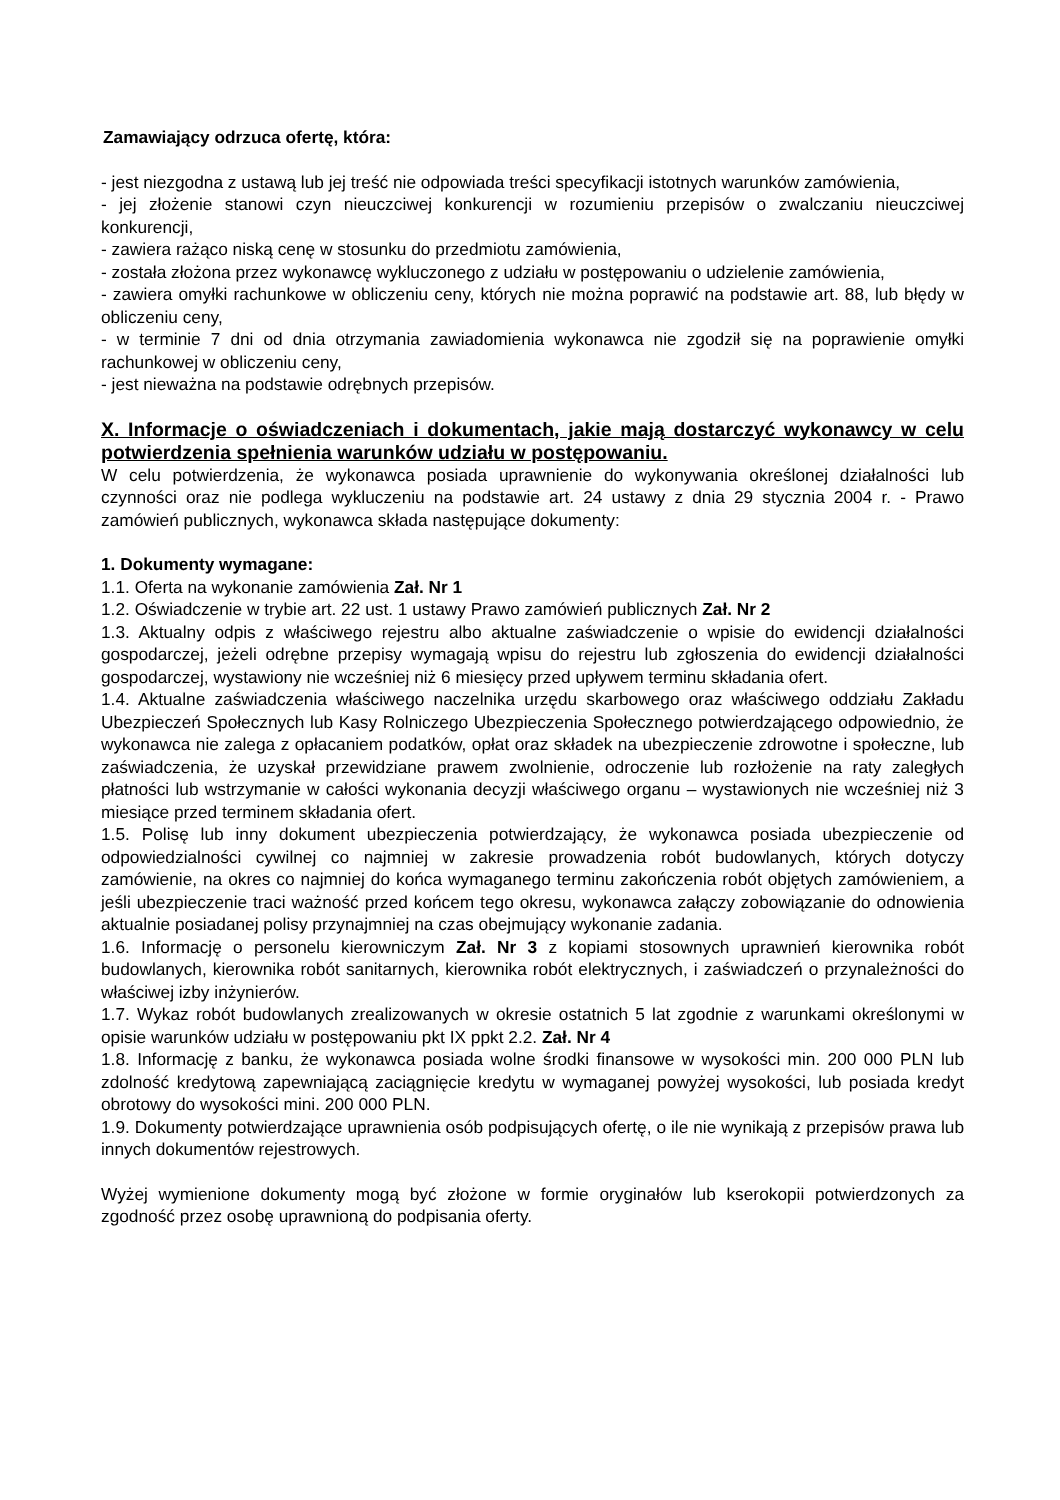Zamawiający odrzuca ofertę, która:
- jest niezgodna z ustawą lub jej treść nie odpowiada treści specyfikacji istotnych warunków zamówienia,
- jej złożenie stanowi czyn nieuczciwej konkurencji w rozumieniu przepisów o zwalczaniu nieuczciwej konkurencji,
- zawiera rażąco niską cenę w stosunku do przedmiotu zamówienia,
- została złożona przez wykonawcę wykluczonego z udziału w postępowaniu o udzielenie zamówienia,
- zawiera omyłki rachunkowe w obliczeniu ceny, których nie można poprawić na podstawie art. 88, lub błędy w obliczeniu ceny,
- w terminie 7 dni od dnia otrzymania zawiadomienia wykonawca nie zgodził się na poprawienie omyłki rachunkowej w obliczeniu ceny,
- jest nieważna na podstawie odrębnych przepisów.
X. Informacje o oświadczeniach i dokumentach, jakie mają dostarczyć wykonawcy w celu potwierdzenia spełnienia warunków udziału w postępowaniu.
W celu potwierdzenia, że wykonawca posiada uprawnienie do wykonywania określonej działalności lub czynności oraz nie podlega wykluczeniu na podstawie art. 24 ustawy z dnia 29 stycznia 2004 r. - Prawo zamówień publicznych, wykonawca składa następujące dokumenty:
1. Dokumenty wymagane:
1.1. Oferta na wykonanie zamówienia Zał. Nr 1
1.2. Oświadczenie w trybie art. 22 ust. 1 ustawy Prawo zamówień publicznych Zał. Nr 2
1.3. Aktualny odpis z właściwego rejestru albo aktualne zaświadczenie o wpisie do ewidencji działalności gospodarczej, jeżeli odrębne przepisy wymagają wpisu do rejestru lub zgłoszenia do ewidencji działalności gospodarczej, wystawiony nie wcześniej niż 6 miesięcy przed upływem terminu składania ofert.
1.4. Aktualne zaświadczenia właściwego naczelnika urzędu skarbowego oraz właściwego oddziału Zakładu Ubezpieczeń Społecznych lub Kasy Rolniczego Ubezpieczenia Społecznego potwierdzającego odpowiednio, że wykonawca nie zalega z opłacaniem podatków, opłat oraz składek na ubezpieczenie zdrowotne i społeczne, lub zaświadczenia, że uzyskał przewidziane prawem zwolnienie, odroczenie lub rozłożenie na raty zaległych płatności lub wstrzymanie w całości wykonania decyzji właściwego organu – wystawionych nie wcześniej niż 3 miesiące przed terminem składania ofert.
1.5. Polisę lub inny dokument ubezpieczenia potwierdzający, że wykonawca posiada ubezpieczenie od odpowiedzialności cywilnej co najmniej w zakresie prowadzenia robót budowlanych, których dotyczy zamówienie, na okres co najmniej do końca wymaganego terminu zakończenia robót objętych zamówieniem, a jeśli ubezpieczenie traci ważność przed końcem tego okresu, wykonawca załączy zobowiązanie do odnowienia aktualnie posiadanej polisy przynajmniej na czas obejmujący wykonanie zadania.
1.6. Informację o personelu kierowniczym Zał. Nr 3 z kopiami stosownych uprawnień kierownika robót budowlanych, kierownika robót sanitarnych, kierownika robót elektrycznych, i zaświadczeń o przynależności do właściwej izby inżynierów.
1.7. Wykaz robót budowlanych zrealizowanych w okresie ostatnich 5 lat zgodnie z warunkami określonymi w opisie warunków udziału w postępowaniu pkt IX ppkt 2.2. Zał. Nr 4
1.8. Informację z banku, że wykonawca posiada wolne środki finansowe w wysokości min. 200 000 PLN lub zdolność kredytową zapewniającą zaciągnięcie kredytu w wymaganej powyżej wysokości, lub posiada kredyt obrotowy do wysokości mini. 200 000 PLN.
1.9. Dokumenty potwierdzające uprawnienia osób podpisujących ofertę, o ile nie wynikają z przepisów prawa lub innych dokumentów rejestrowych.
Wyżej wymienione dokumenty mogą być złożone w formie oryginałów lub kserokopii potwierdzonych za zgodność przez osobę uprawnioną do podpisania oferty.